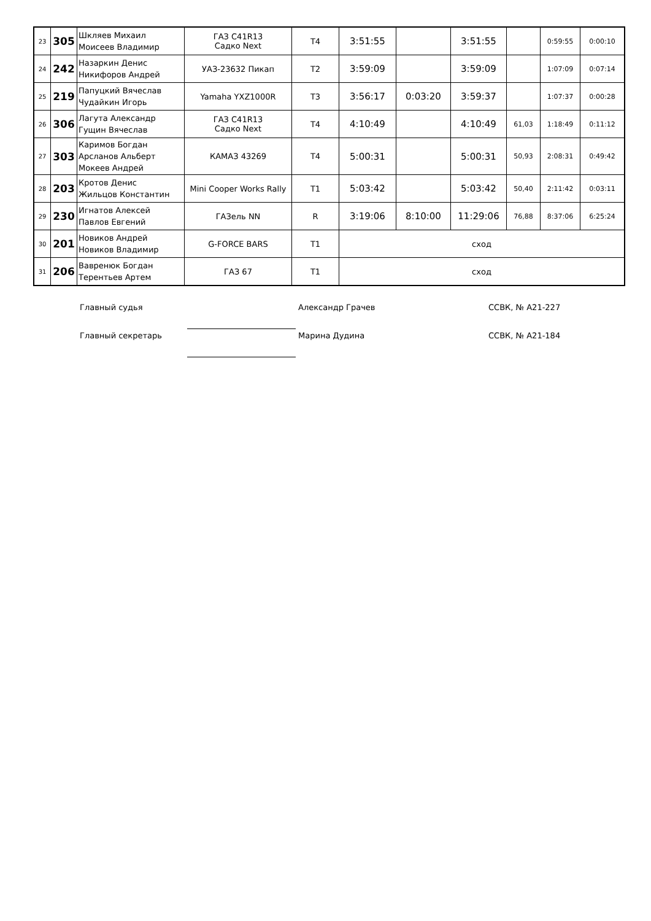| 23 | 305 | Шкляев Михаил Моисеев Владимир | ГАЗ С41R13 Садко Next | Т4 | 3:51:55 | | 3:51:55 | | 0:59:55 | 0:00:10 |
| 24 | 242 | Назаркин Денис Никифоров Андрей | УАЗ-23632 Пикап | Т2 | 3:59:09 | | 3:59:09 | | 1:07:09 | 0:07:14 |
| 25 | 219 | Папуцкий Вячеслав Чудайкин Игорь | Yamaha YXZ1000R | Т3 | 3:56:17 | 0:03:20 | 3:59:37 | | 1:07:37 | 0:00:28 |
| 26 | 306 | Лагута Александр Гущин Вячеслав | ГАЗ С41R13 Садко Next | Т4 | 4:10:49 | | 4:10:49 | 61,03 | 1:18:49 | 0:11:12 |
| 27 | 303 | Каримов Богдан Арсланов Альберт Мокеев Андрей | КАМАЗ 43269 | Т4 | 5:00:31 | | 5:00:31 | 50,93 | 2:08:31 | 0:49:42 |
| 28 | 203 | Кротов Денис Жильцов Константин | Mini Cooper Works Rally | Т1 | 5:03:42 | | 5:03:42 | 50,40 | 2:11:42 | 0:03:11 |
| 29 | 230 | Игнатов Алексей Павлов Евгений | ГАЗель NN | R | 3:19:06 | 8:10:00 | 11:29:06 | 76,88 | 8:37:06 | 6:25:24 |
| 30 | 201 | Новиков Андрей Новиков Владимир | G-FORCE BARS | Т1 | сход | | | | | |
| 31 | 206 | Вавренюк Богдан Терентьев Артем | ГАЗ 67 | Т1 | сход | | | | | |
Главный судья Александр Грачев ССВК, № А21-227
Главный секретарь Марина Дудина ССВК, № А21-184